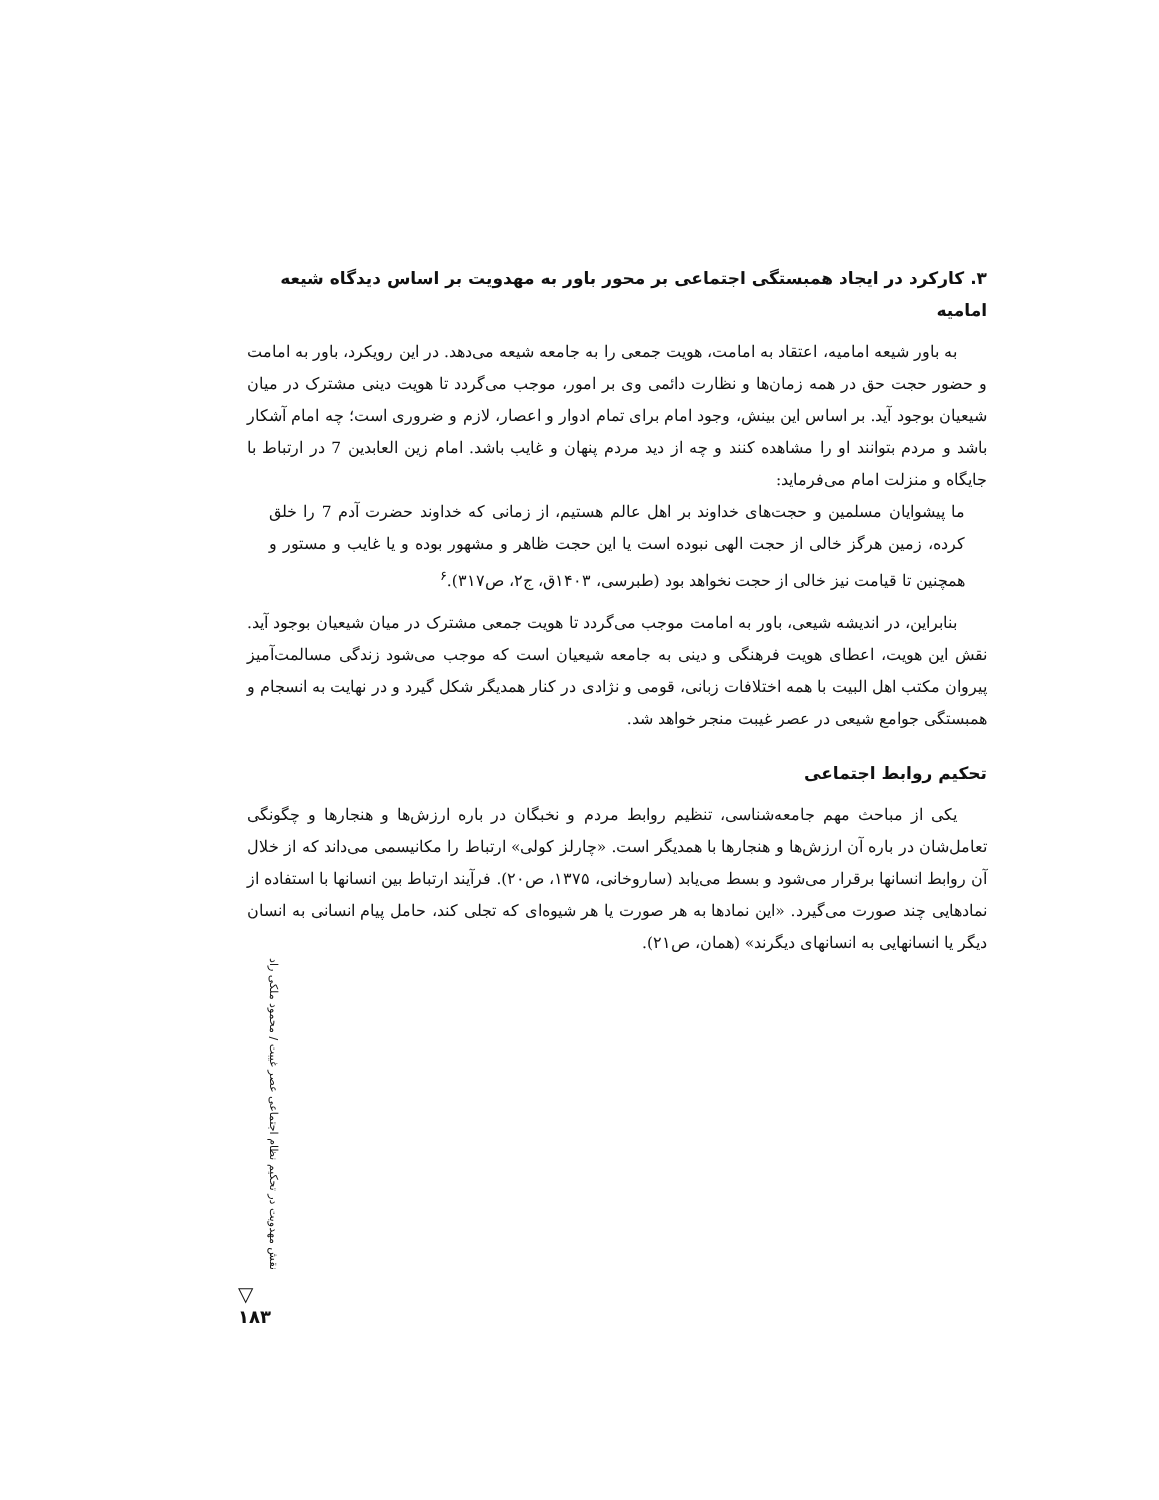۳. کارکرد در ایجاد همبستگی اجتماعی بر محور باور به مهدویت بر اساس دیدگاه شیعه امامیه
به باور شیعه امامیه، اعتقاد به امامت، هویت جمعی را به جامعه شیعه می‌دهد. در این رویکرد، باور به امامت و حضور حجت حق در همه زمان‌ها و نظارت دائمی وی بر امور، موجب می‌گردد تا هویت دینی مشترک در میان شیعیان بوجود آید. بر اساس این بینش، وجود امام برای تمام ادوار و اعصار، لازم و ضروری است؛ چه امام آشکار باشد و مردم بتوانند او را مشاهده کنند و چه از دید مردم پنهان و غایب باشد. امام زین العابدین 7 در ارتباط با جایگاه و منزلت امام می‌فرماید:
ما پیشوایان مسلمین و حجت‌های خداوند بر اهل عالم هستیم، از زمانی که خداوند حضرت آدم 7 را خلق کرده، زمین هرگز خالی از حجت الهی نبوده است یا این حجت ظاهر و مشهور بوده و یا غایب و مستور و همچنین تا قیامت نیز خالی از حجت نخواهد بود (طبرسی، ۱۴۰۳ق، ج۲، ص۳۱۷).<sup>۶</sup>
بنابراین، در اندیشه شیعی، باور به امامت موجب می‌گردد تا هویت جمعی مشترک در میان شیعیان بوجود آید. نقش این هویت، اعطای هویت فرهنگی و دینی به جامعه شیعیان است که موجب می‌شود زندگی مسالمت‌آمیز پیروان مکتب اهل البیت با همه اختلافات زبانی، قومی و نژادی در کنار همدیگر شکل گیرد و در نهایت به انسجام و همبستگی جوامع شیعی در عصر غیبت منجر خواهد شد.
تحکیم روابط اجتماعی
یکی از مباحث مهم جامعه‌شناسی، تنظیم روابط مردم و نخبگان در باره ارزش‌ها و هنجارها و چگونگی تعامل‌شان در باره آن ارزش‌ها و هنجارها با همدیگر است. «چارلز کولی» ارتباط را مکانیسمی می‌داند که از خلال آن روابط انسانها برقرار می‌شود و بسط می‌یابد (ساروخانی، ۱۳۷۵، ص۲۰). فرآیند ارتباط بین انسانها با استفاده از نمادهایی چند صورت می‌گیرد. «این نمادها به هر صورت یا هر شیوه‌ای که تجلی کند، حامل پیام انسانی به انسان دیگر یا انسانهایی به انسانهای دیگرند» (همان، ص۲۱).
نقش مهدویت در تحکیم نظام اجتماعی عصر غیبت / محمود ملکی راد
▽
۱۸۳